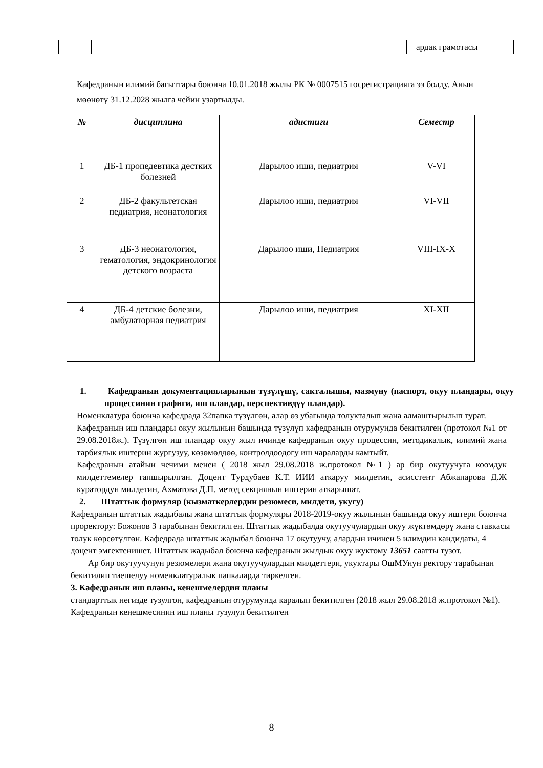| | | | | | ардак грамотасы |
Кафедранын илимий багыттары боюнча 10.01.2018 жылы РК № 0007515 госрегистрацияга ээ болду. Анын мөөнөтү 31.12.2028 жылга чейин узартылды.
| № | дисциплина | адистиги | Семестр |
| --- | --- | --- | --- |
| 1 | ДБ-1 пропедевтика дестких болезней | Дарылоо иши, педиатрия | V-VI |
| 2 | ДБ-2 факультетская педиатрия, неонатология | Дарылоо иши, педиатрия | VI-VII |
| 3 | ДБ-3 неонатология, гематология, эндокринология детского возраста | Дарылоо иши, Педиатрия | VIII-IX-X |
| 4 | ДБ-4 детские болезни, амбулаторная педиатрия | Дарылоо иши, педиатрия | XI-XII |
1. Кафедранын документацияларынын түзүлүшү, сакталышы, мазмуну (паспорт, окуу пландары, окуу процессинин графиги, иш пландар, перспективдүү пландар).
Номенклатура боюнча кафедрада 32папка түзүлгөн, алар өз убагында толукталып жана алмаштырылып турат.
Кафедранын иш пландары окуу жылынын башында түзүлүп кафедранын отурумунда бекитилген (протокол №1 от 29.08.2018ж.). Түзүлгөн иш пландар окуу жыл ичинде кафедранын окуу процессин, методикалык, илимий жана тарбиялык иштерин жургузуу, көзөмөлдөө, контролдоодогу иш чараларды камтыйт.
Кафедранын атайын чечими менен ( 2018 жыл 29.08.2018 ж.протокол №1 ) ар бир окутуучуга коомдук милдеттемелер тапшырылган. Доцент Турдубаев К.Т. ИИИ аткаруу милдетин, асисстент Абжапарова Д.Ж куратордун милдетин, Ахматова Д.П. метод секциянын иштерин аткарышат.
2. Штаттык формуляр (кызматкерлердин резюмеси, милдети, укугу)
Кафедранын штаттык жадыбалы жана штаттык формуляры 2018-2019-окуу жылынын башында окуу иштери боюнча проректору: Божонов З тарабынан бекитилген. Штаттык жадыбалда окутуучулардын окуу жүктөмдөрү жана ставкасы толук көрсөтүлгөн. Кафедрада штаттык жадыбал боюнча 17 окутуучу, алардын ичинен 5 илимдин кандидаты, 4 доцент эмгектенишет. Штаттык жадыбал боюнча кафедранын жылдык окуу жуктому 13651 саатты тузот.
Ар бир окутуучунун резюмелери жана окутуучулардын милдеттери, укуктары ОшМУнун ректору тарабынан бекитилип тиешелуу номенклатуралык папкаларда тиркелген.
3. Кафедранын иш планы, кенешмелердин планы
стандарттык негизде тузулгон, кафедранын отурумунда каралып бекитилген (2018 жыл 29.08.2018 ж.протокол №1). Кафедранын кеңешмесинин иш планы тузулуп бекитилген
8